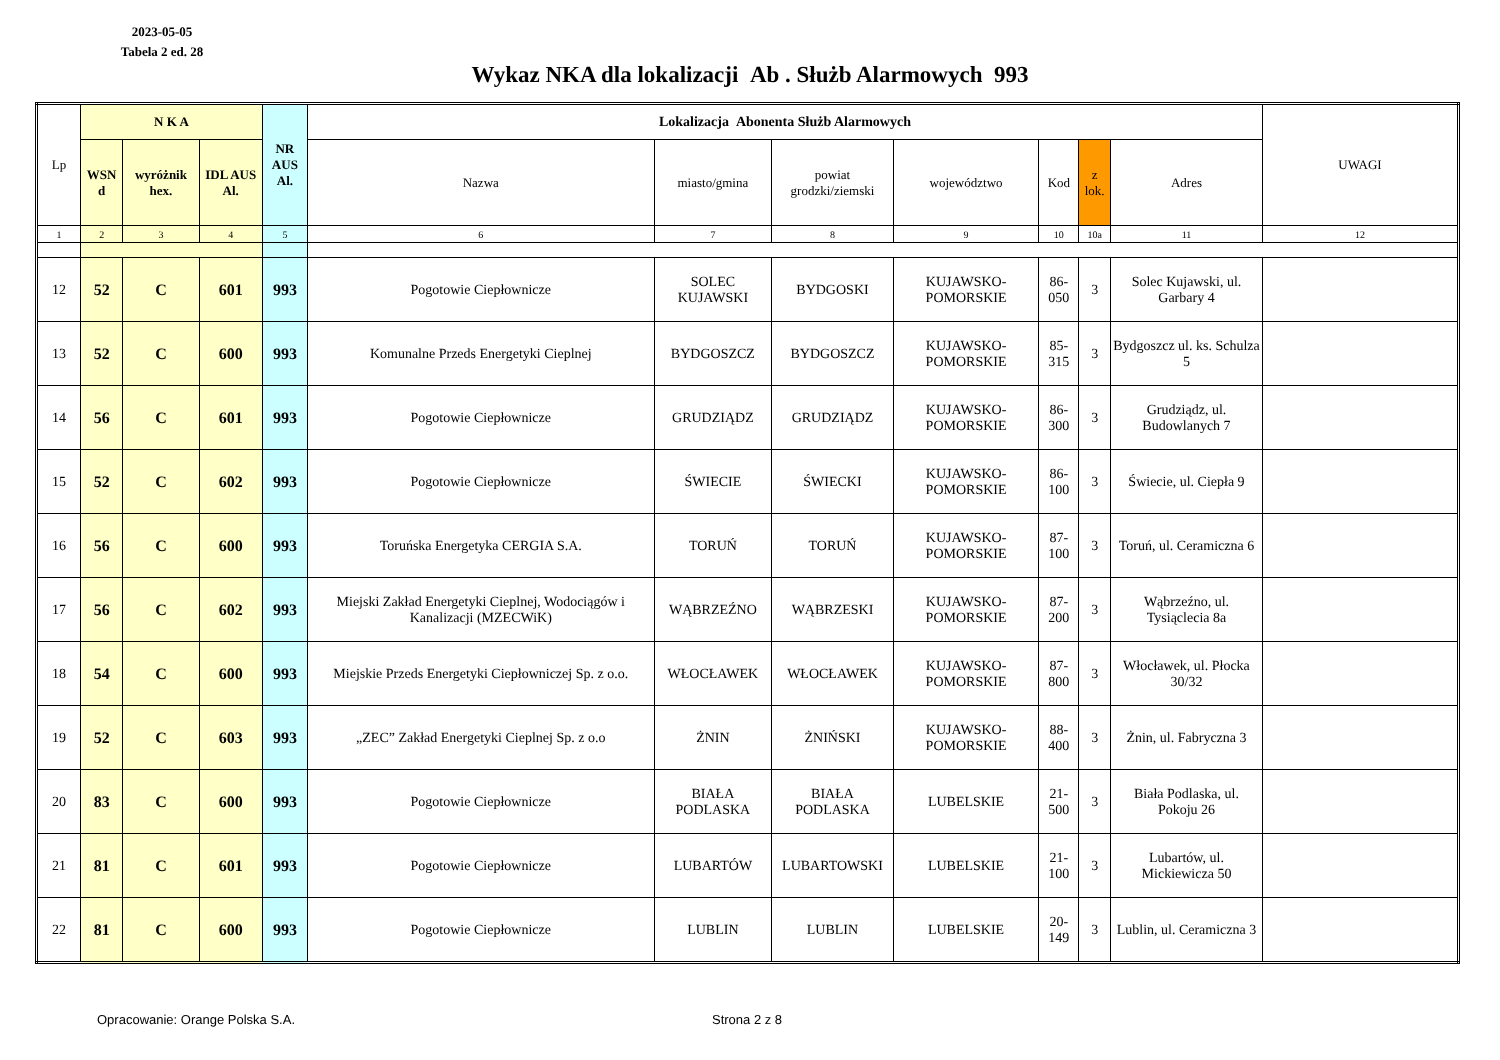2023-05-05
Tabela 2 ed. 28
Wykaz NKA dla lokalizacji Ab . Służb Alarmowych 993
| Lp | N K A | | | NR AUS Al. | Lokalizacja Abonenta Służb Alarmowych | | | | | | | UWAGI |
| --- | --- | --- | --- | --- | --- | --- | --- | --- | --- | --- | --- | --- |
| | WSN d | wyróżnik hex. | IDL AUS Al. | | Nazwa | miasto/gmina | powiat grodzki/ziemski | województwo | Kod | z lok. | Adres | |
| 1 | 2 | 3 | 4 | 5 | 6 | 7 | 8 | 9 | 10 | 10a | 11 | 12 |
| 12 | 52 | C | 601 | 993 | Pogotowie Ciepłownicze | SOLEC KUJAWSKI | BYDGOSKI | KUJAWSKO-POMORSKIE | 86-050 | 3 | Solec Kujawski, ul. Garbary 4 | |
| 13 | 52 | C | 600 | 993 | Komunalne Przeds Energetyki Cieplnej | BYDGOSZCZ | BYDGOSZCZ | KUJAWSKO-POMORSKIE | 85-315 | 3 | Bydgoszcz ul. ks. Schulza 5 | |
| 14 | 56 | C | 601 | 993 | Pogotowie Ciepłownicze | GRUDZIĄDZ | GRUDZIĄDZ | KUJAWSKO-POMORSKIE | 86-300 | 3 | Grudziądz, ul. Budowlanych 7 | |
| 15 | 52 | C | 602 | 993 | Pogotowie Ciepłownicze | ŚWIECIE | ŚWIECKI | KUJAWSKO-POMORSKIE | 86-100 | 3 | Świecie, ul. Ciepła 9 | |
| 16 | 56 | C | 600 | 993 | Toruńska Energetyka CERGIA S.A. | TORUŃ | TORUŃ | KUJAWSKO-POMORSKIE | 87-100 | 3 | Toruń, ul. Ceramiczna 6 | |
| 17 | 56 | C | 602 | 993 | Miejski Zakład Energetyki Cieplnej, Wodociągów i Kanalizacji (MZECWiK) | WĄBRZEŹNO | WĄBRZESKI | KUJAWSKO-POMORSKIE | 87-200 | 3 | Wąbrzeźno, ul. Tysiąclecia 8a | |
| 18 | 54 | C | 600 | 993 | Miejskie Przeds Energetyki Ciepłowniczej Sp. z o.o. | WŁOCŁAWEK | WŁOCŁAWEK | KUJAWSKO-POMORSKIE | 87-800 | 3 | Włocławek, ul. Płocka 30/32 | |
| 19 | 52 | C | 603 | 993 | „ZEC” Zakład Energetyki Cieplnej Sp. z o.o | ŻNIN | ŻNIŃSKI | KUJAWSKO-POMORSKIE | 88-400 | 3 | Żnin, ul. Fabryczna 3 | |
| 20 | 83 | C | 600 | 993 | Pogotowie Ciepłownicze | BIAŁA PODLASKA | BIAŁA PODLASKA | LUBELSKIE | 21-500 | 3 | Biała Podlaska, ul. Pokoju 26 | |
| 21 | 81 | C | 601 | 993 | Pogotowie Ciepłownicze | LUBARTÓW | LUBARTOWSKI | LUBELSKIE | 21-100 | 3 | Lubartów, ul. Mickiewicza 50 | |
| 22 | 81 | C | 600 | 993 | Pogotowie Ciepłownicze | LUBLIN | LUBLIN | LUBELSKIE | 20-149 | 3 | Lublin, ul. Ceramiczna 3 | |
Opracowanie: Orange Polska S.A. Strona 2 z 8